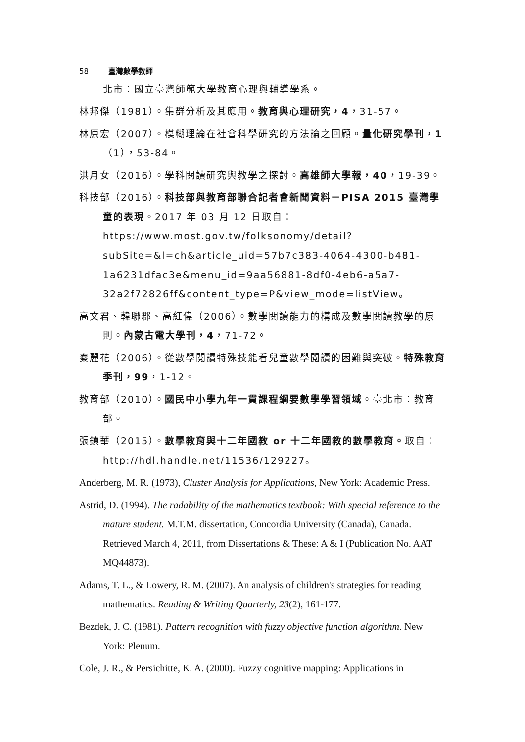58 臺灣數學教師
北市：國立臺灣師範大學教育心理與輔導學系。
林邦傑（1981）。集群分析及其應用。教育與心理研究，4，31-57。
林原宏（2007）。模糊理論在社會科學研究的方法論之回顧。量化研究學刊，1（1），53-84。
洪月女（2016）。學科閱讀研究與教學之探討。高雄師大學報，40，19-39。
科技部（2016）。科技部與教育部聯合記者會新聞資料－PISA 2015 臺灣學童的表現。2017 年 03 月 12 日取自：https://www.most.gov.tw/folksonomy/detail?subSite=&l=ch&article_uid=57b7c383-4064-4300-b481-1a6231dfac3e&menu_id=9aa56881-8df0-4eb6-a5a7-32a2f72826ff&content_type=P&view_mode=listView。
高文君、韓聯郡、高紅偉（2006）。數學閱讀能力的構成及數學閱讀教學的原則。內蒙古電大學刊，4，71-72。
秦麗花（2006）。從數學閱讀特殊技能看兒童數學閱讀的困難與突破。特殊教育季刊，99，1-12。
教育部（2010）。國民中小學九年一貫課程綱要數學學習領域。臺北市：教育部。
張鎮華（2015）。數學教育與十二年國教 or 十二年國教的數學教育。取自： http://hdl.handle.net/11536/129227。
Anderberg, M. R. (1973), Cluster Analysis for Applications, New York: Academic Press.
Astrid, D. (1994). The radability of the mathematics textbook: With special reference to the mature student. M.T.M. dissertation, Concordia University (Canada), Canada. Retrieved March 4, 2011, from Dissertations & These: A & I (Publication No. AAT MQ44873).
Adams, T. L., & Lowery, R. M. (2007). An analysis of children's strategies for reading mathematics. Reading & Writing Quarterly, 23(2), 161-177.
Bezdek, J. C. (1981). Pattern recognition with fuzzy objective function algorithm. New York: Plenum.
Cole, J. R., & Persichitte, K. A. (2000). Fuzzy cognitive mapping: Applications in